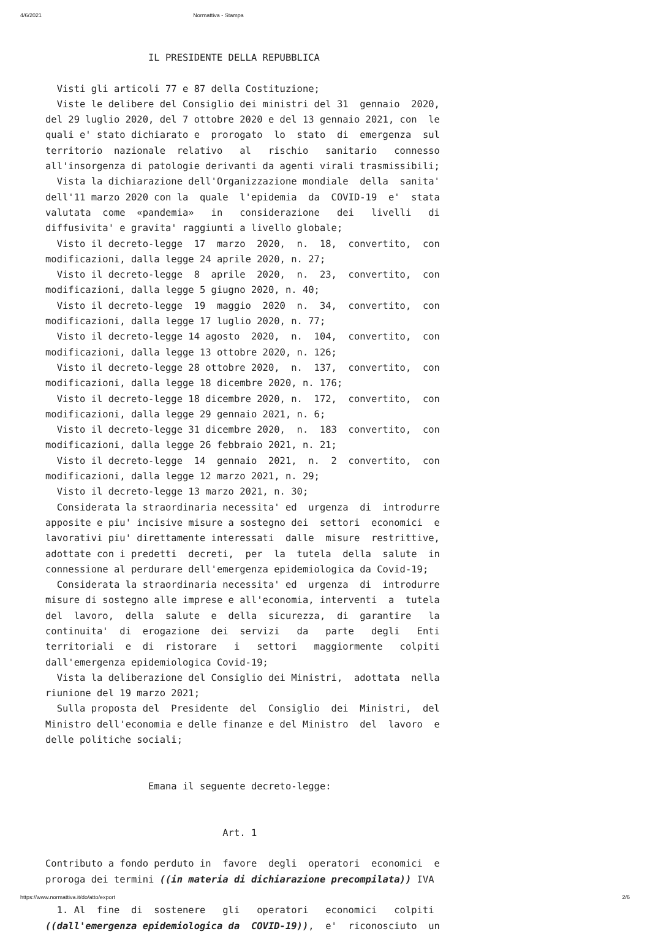4/6/2021 Normattiva - Stampa
                  IL PRESIDENTE DELLA REPUBBLICA

  Visti gli articoli 77 e 87 della Costituzione;
  Viste le delibere del Consiglio dei ministri del 31  gennaio  2020,
del 29 luglio 2020, del 7 ottobre 2020 e del 13 gennaio 2021, con  le
quali e' stato dichiarato e  prorogato  lo  stato  di  emergenza  sul
territorio  nazionale  relativo   al   rischio   sanitario   connesso
all'insorgenza di patologie derivanti da agenti virali trasmissibili;
  Vista la dichiarazione dell'Organizzazione mondiale  della  sanita'
dell'11 marzo 2020 con la  quale  l'epidemia  da  COVID-19  e'  stata
valutata  come  «pandemia»   in   considerazione   dei   livelli   di
diffusivita' e gravita' raggiunti a livello globale;
  Visto il decreto-legge  17  marzo  2020,  n.  18,  convertito,  con
modificazioni, dalla legge 24 aprile 2020, n. 27;
  Visto il decreto-legge  8  aprile  2020,  n.  23,  convertito,  con
modificazioni, dalla legge 5 giugno 2020, n. 40;
  Visto il decreto-legge  19  maggio  2020  n.  34,  convertito,  con
modificazioni, dalla legge 17 luglio 2020, n. 77;
  Visto il decreto-legge 14 agosto  2020,  n.  104,  convertito,  con
modificazioni, dalla legge 13 ottobre 2020, n. 126;
  Visto il decreto-legge 28 ottobre 2020,  n.  137,  convertito,  con
modificazioni, dalla legge 18 dicembre 2020, n. 176;
  Visto il decreto-legge 18 dicembre 2020, n.  172,  convertito,  con
modificazioni, dalla legge 29 gennaio 2021, n. 6;
  Visto il decreto-legge 31 dicembre 2020,  n.  183  convertito,  con
modificazioni, dalla legge 26 febbraio 2021, n. 21;
  Visto il decreto-legge  14  gennaio  2021,  n.  2  convertito,  con
modificazioni, dalla legge 12 marzo 2021, n. 29;
  Visto il decreto-legge 13 marzo 2021, n. 30;
  Considerata la straordinaria necessita' ed  urgenza  di  introdurre
apposite e piu' incisive misure a sostegno dei  settori  economici  e
lavorativi piu' direttamente interessati  dalle  misure  restrittive,
adottate con i predetti  decreti,  per  la  tutela  della  salute  in
connessione al perdurare dell'emergenza epidemiologica da Covid-19;
  Considerata la straordinaria necessita' ed  urgenza  di  introdurre
misure di sostegno alle imprese e all'economia, interventi  a  tutela
del  lavoro,  della  salute  e  della  sicurezza,  di  garantire   la
continuita'  di  erogazione  dei  servizi   da   parte   degli   Enti
territoriali  e  di  ristorare   i   settori   maggiormente   colpiti
dall'emergenza epidemiologica Covid-19;
  Vista la deliberazione del Consiglio dei Ministri,  adottata  nella
riunione del 19 marzo 2021;
  Sulla proposta del  Presidente  del  Consiglio  dei  Ministri,  del
Ministro dell'economia e delle finanze e del Ministro  del  lavoro  e
delle politiche sociali;


                  Emana il seguente decreto-legge:


                               Art. 1

Contributo a fondo perduto in  favore  degli  operatori  economici  e
proroga dei termini ((in materia di dichiarazione precompilata)) IVA

  1. Al  fine  di  sostenere   gli   operatori   economici   colpiti
((dall'emergenza epidemiologica da  COVID-19)),  e'  riconosciuto  un
https://www.normattiva.it/do/atto/export 2/6